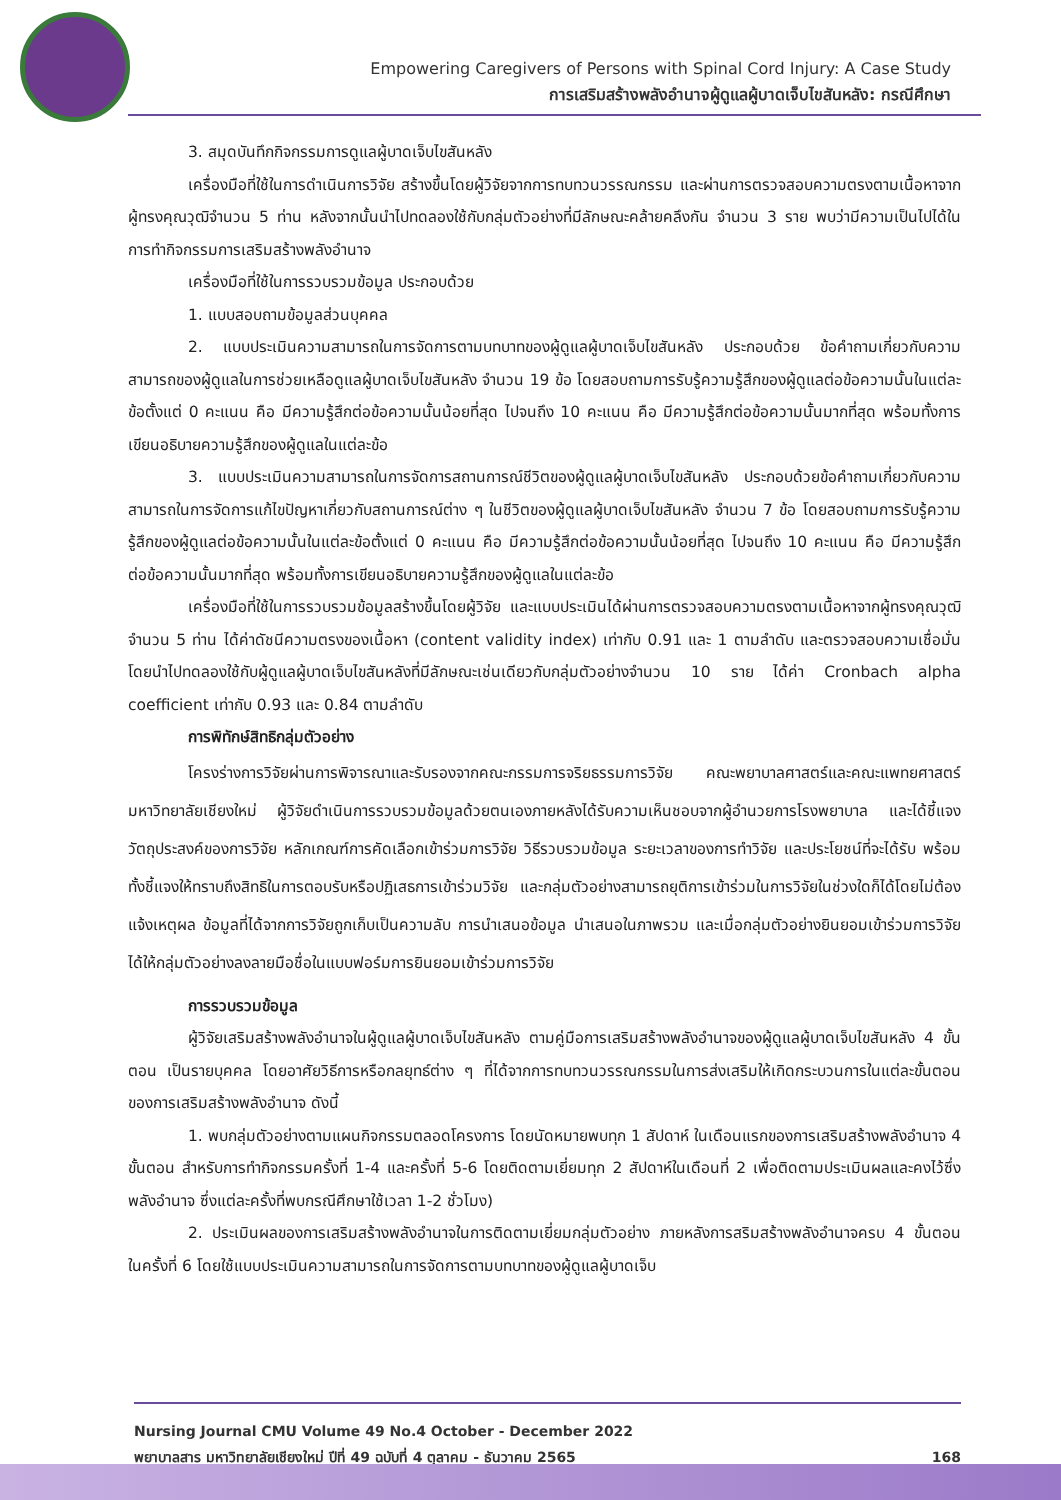Empowering Caregivers of Persons with Spinal Cord Injury: A Case Study
การเสริมสร้างพลังอำนาจผู้ดูแลผู้บาดเจ็บไขสันหลัง: กรณีศึกษา
3. สมุดบันทึกกิจกรรมการดูแลผู้บาดเจ็บไขสันหลัง
เครื่องมือที่ใช้ในการดำเนินการวิจัย สร้างขึ้นโดยผู้วิจัยจากการทบทวนวรรณกรรม และผ่านการตรวจสอบความตรงตามเนื้อหาจากผู้ทรงคุณวุฒิจำนวน 5 ท่าน หลังจากนั้นนำไปทดลองใช้กับกลุ่มตัวอย่างที่มีลักษณะคล้ายคลึงกัน จำนวน 3 ราย พบว่ามีความเป็นไปได้ในการทำกิจกรรมการเสริมสร้างพลังอำนาจ
เครื่องมือที่ใช้ในการรวบรวมข้อมูล ประกอบด้วย
1. แบบสอบถามข้อมูลส่วนบุคคล
2. แบบประเมินความสามารถในการจัดการตามบทบาทของผู้ดูแลผู้บาดเจ็บไขสันหลัง ประกอบด้วย ข้อคำถามเกี่ยวกับความสามารถของผู้ดูแลในการช่วยเหลือดูแลผู้บาดเจ็บไขสันหลัง จำนวน 19 ข้อ โดยสอบถามการรับรู้ความรู้สึกของผู้ดูแลต่อข้อความนั้นในแต่ละข้อตั้งแต่ 0 คะแนน คือ มีความรู้สึกต่อข้อความนั้นน้อยที่สุด ไปจนถึง 10 คะแนน คือ มีความรู้สึกต่อข้อความนั้นมากที่สุด พร้อมทั้งการเขียนอธิบายความรู้สึกของผู้ดูแลในแต่ละข้อ
3. แบบประเมินความสามารถในการจัดการสถานการณ์ชีวิตของผู้ดูแลผู้บาดเจ็บไขสันหลัง ประกอบด้วยข้อคำถามเกี่ยวกับความสามารถในการจัดการแก้ไขปัญหาเกี่ยวกับสถานการณ์ต่าง ๆ ในชีวิตของผู้ดูแลผู้บาดเจ็บไขสันหลัง จำนวน 7 ข้อ โดยสอบถามการรับรู้ความรู้สึกของผู้ดูแลต่อข้อความนั้นในแต่ละข้อตั้งแต่ 0 คะแนน คือ มีความรู้สึกต่อข้อความนั้นน้อยที่สุด ไปจนถึง 10 คะแนน คือ มีความรู้สึกต่อข้อความนั้นมากที่สุด พร้อมทั้งการเขียนอธิบายความรู้สึกของผู้ดูแลในแต่ละข้อ
เครื่องมือที่ใช้ในการรวบรวมข้อมูลสร้างขึ้นโดยผู้วิจัย และแบบประเมินได้ผ่านการตรวจสอบความตรงตามเนื้อหาจากผู้ทรงคุณวุฒิจำนวน 5 ท่าน ได้ค่าดัชนีความตรงของเนื้อหา (content validity index) เท่ากับ 0.91 และ 1 ตามลำดับ และตรวจสอบความเชื่อมั่นโดยนำไปทดลองใช้กับผู้ดูแลผู้บาดเจ็บไขสันหลังที่มีลักษณะเช่นเดียวกับกลุ่มตัวอย่างจำนวน 10 ราย ได้ค่า Cronbach alpha coefficient เท่ากับ 0.93 และ 0.84 ตามลำดับ
การพิทักษ์สิทธิกลุ่มตัวอย่าง
โครงร่างการวิจัยผ่านการพิจารณาและรับรองจากคณะกรรมการจริยธรรมการวิจัย คณะพยาบาลศาสตร์และคณะแพทยศาสตร์ มหาวิทยาลัยเชียงใหม่ ผู้วิจัยดำเนินการรวบรวมข้อมูลด้วยตนเองภายหลังได้รับความเห็นชอบจากผู้อำนวยการโรงพยาบาล และได้ชี้แจงวัตถุประสงค์ของการวิจัย หลักเกณฑ์การคัดเลือกเข้าร่วมการวิจัย วิธีรวบรวมข้อมูล ระยะเวลาของการทำวิจัย และประโยชน์ที่จะได้รับ พร้อมทั้งชี้แจงให้ทราบถึงสิทธิในการตอบรับหรือปฏิเสธการเข้าร่วมวิจัย และกลุ่มตัวอย่างสามารถยุติการเข้าร่วมในการวิจัยในช่วงใดก็ได้โดยไม่ต้องแจ้งเหตุผล ข้อมูลที่ได้จากการวิจัยถูกเก็บเป็นความลับ การนำเสนอข้อมูล นำเสนอในภาพรวม และเมื่อกลุ่มตัวอย่างยินยอมเข้าร่วมการวิจัย ได้ให้กลุ่มตัวอย่างลงลายมือชื่อในแบบฟอร์มการยินยอมเข้าร่วมการวิจัย
การรวบรวมข้อมูล
ผู้วิจัยเสริมสร้างพลังอำนาจในผู้ดูแลผู้บาดเจ็บไขสันหลัง ตามคู่มือการเสริมสร้างพลังอำนาจของผู้ดูแลผู้บาดเจ็บไขสันหลัง 4 ขั้นตอน เป็นรายบุคคล โดยอาศัยวิธีการหรือกลยุทธ์ต่าง ๆ ที่ได้จากการทบทวนวรรณกรรมในการส่งเสริมให้เกิดกระบวนการในแต่ละขั้นตอนของการเสริมสร้างพลังอำนาจ ดังนี้
1. พบกลุ่มตัวอย่างตามแผนกิจกรรมตลอดโครงการ โดยนัดหมายพบทุก 1 สัปดาห์ ในเดือนแรกของการเสริมสร้างพลังอำนาจ 4 ขั้นตอน สำหรับการทำกิจกรรมครั้งที่ 1-4 และครั้งที่ 5-6 โดยติดตามเยี่ยมทุก 2 สัปดาห์ในเดือนที่ 2 เพื่อติดตามประเมินผลและคงไว้ซึ่งพลังอำนาจ ซึ่งแต่ละครั้งที่พบกรณีศึกษาใช้เวลา 1-2 ชั่วโมง)
2. ประเมินผลของการเสริมสร้างพลังอำนาจในการติดตามเยี่ยมกลุ่มตัวอย่าง ภายหลังการสริมสร้างพลังอำนาจครบ 4 ขั้นตอน ในครั้งที่ 6 โดยใช้แบบประเมินความสามารถในการจัดการตามบทบาทของผู้ดูแลผู้บาดเจ็บ
Nursing Journal CMU Volume 49 No.4 October - December 2022
พยาบาลสาร มหาวิทยาลัยเชียงใหม่ ปีที่ 49 ฉบับที่ 4 ตุลาคม - ธันวาคม 2565
168